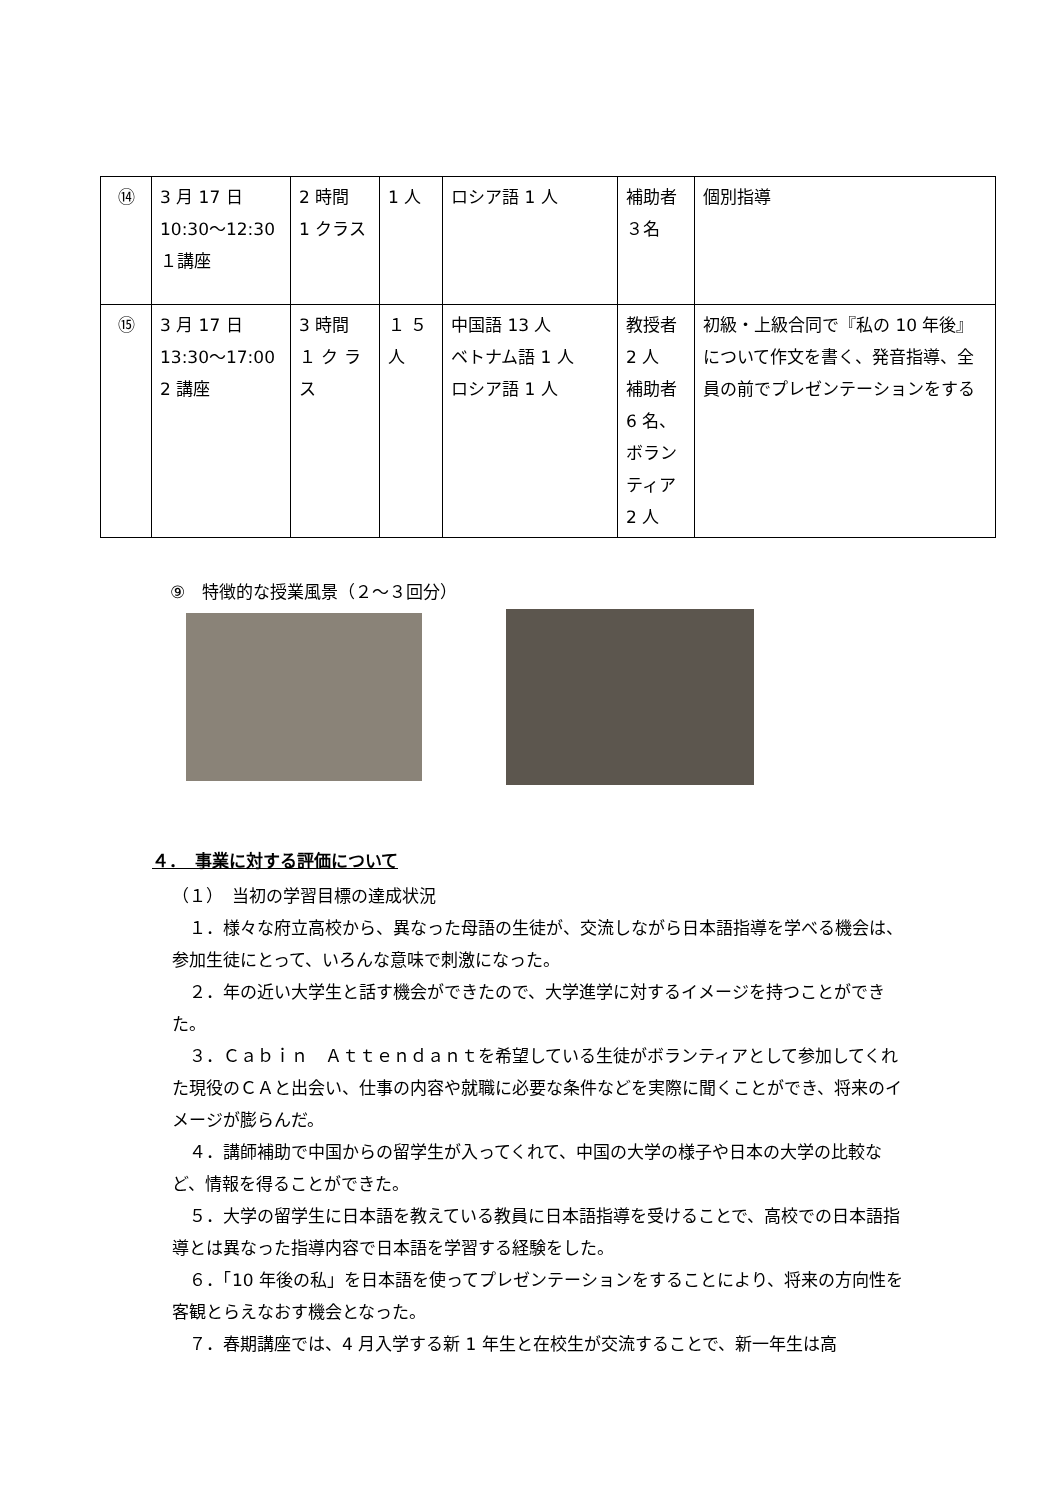| ⑭ | 3 月 17 日 10:30〜12:30 １講座 | 2 時間 1 クラス | 1 人 | ロシア語 1 人 | 補助者 ３名 | 個別指導 |
| ⑮ | 3 月 17 日 13:30〜17:00 2 講座 | 3 時間 １ ク ラ ス | １ ５ 人 | 中国語 13 人 ベトナム語 1 人 ロシア語 1 人 | 教授者 2 人 補助者 6 名、ボランティア 2 人 | 初級・上級合同で『私の 10 年後』について作文を書く、発音指導、全員の前でプレゼンテーションをする |
⑨　特徴的な授業風景（２〜３回分）
４．　事業に対する評価について
（１）　当初の学習目標の達成状況
１．様々な府立高校から、異なった母語の生徒が、交流しながら日本語指導を学べる機会は、参加生徒にとって、いろんな意味で刺激になった。
２．年の近い大学生と話す機会ができたので、大学進学に対するイメージを持つことができた。
３．Ｃａｂｉｎ　Ａｔｔｅｎｄａｎｔを希望している生徒がボランティアとして参加してくれた現役のＣＡと出会い、仕事の内容や就職に必要な条件などを実際に聞くことができ、将来のイメージが膨らんだ。
４．講師補助で中国からの留学生が入ってくれて、中国の大学の様子や日本の大学の比較など、情報を得ることができた。
５．大学の留学生に日本語を教えている教員に日本語指導を受けることで、高校での日本語指導とは異なった指導内容で日本語を学習する経験をした。
６．「10 年後の私」を日本語を使ってプレゼンテーションをすることにより、将来の方向性を客観とらえなおす機会となった。
７．春期講座では、4 月入学する新 1 年生と在校生が交流することで、新一年生は高